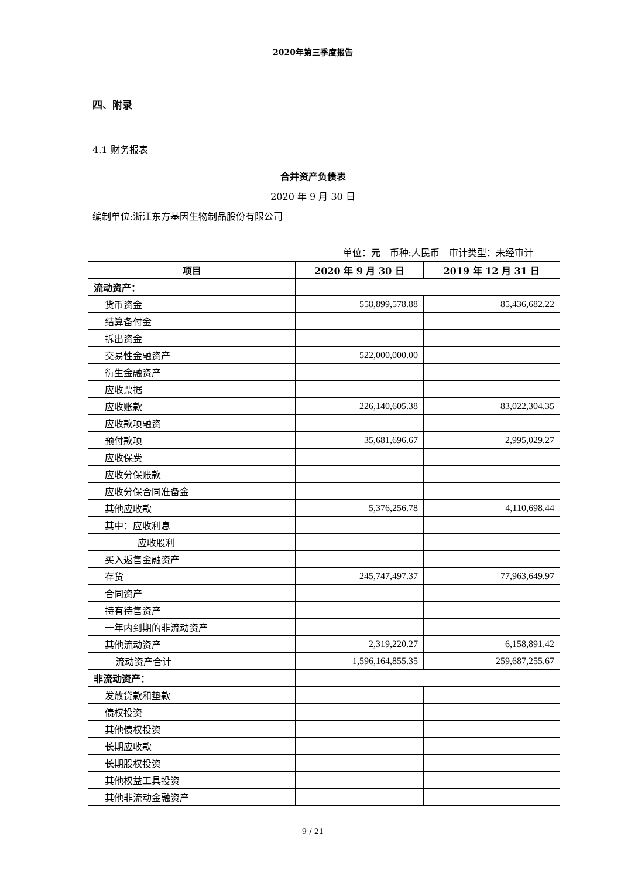2020年第三季度报告
四、附录
4.1 财务报表
合并资产负债表
2020 年 9 月 30 日
编制单位:浙江东方基因生物制品股份有限公司
单位：元　币种:人民币　审计类型：未经审计
| 项目 | 2020 年 9 月 30 日 | 2019 年 12 月 31 日 |
| --- | --- | --- |
| 流动资产： | | |
| 货币资金 | 558,899,578.88 | 85,436,682.22 |
| 结算备付金 | | |
| 拆出资金 | | |
| 交易性金融资产 | 522,000,000.00 | |
| 衍生金融资产 | | |
| 应收票据 | | |
| 应收账款 | 226,140,605.38 | 83,022,304.35 |
| 应收款项融资 | | |
| 预付款项 | 35,681,696.67 | 2,995,029.27 |
| 应收保费 | | |
| 应收分保账款 | | |
| 应收分保合同准备金 | | |
| 其他应收款 | 5,376,256.78 | 4,110,698.44 |
| 其中：应收利息 | | |
| 应收股利 | | |
| 买入返售金融资产 | | |
| 存货 | 245,747,497.37 | 77,963,649.97 |
| 合同资产 | | |
| 持有待售资产 | | |
| 一年内到期的非流动资产 | | |
| 其他流动资产 | 2,319,220.27 | 6,158,891.42 |
| 流动资产合计 | 1,596,164,855.35 | 259,687,255.67 |
| 非流动资产： | | |
| 发放贷款和垫款 | | |
| 债权投资 | | |
| 其他债权投资 | | |
| 长期应收款 | | |
| 长期股权投资 | | |
| 其他权益工具投资 | | |
| 其他非流动金融资产 | | |
9 / 21